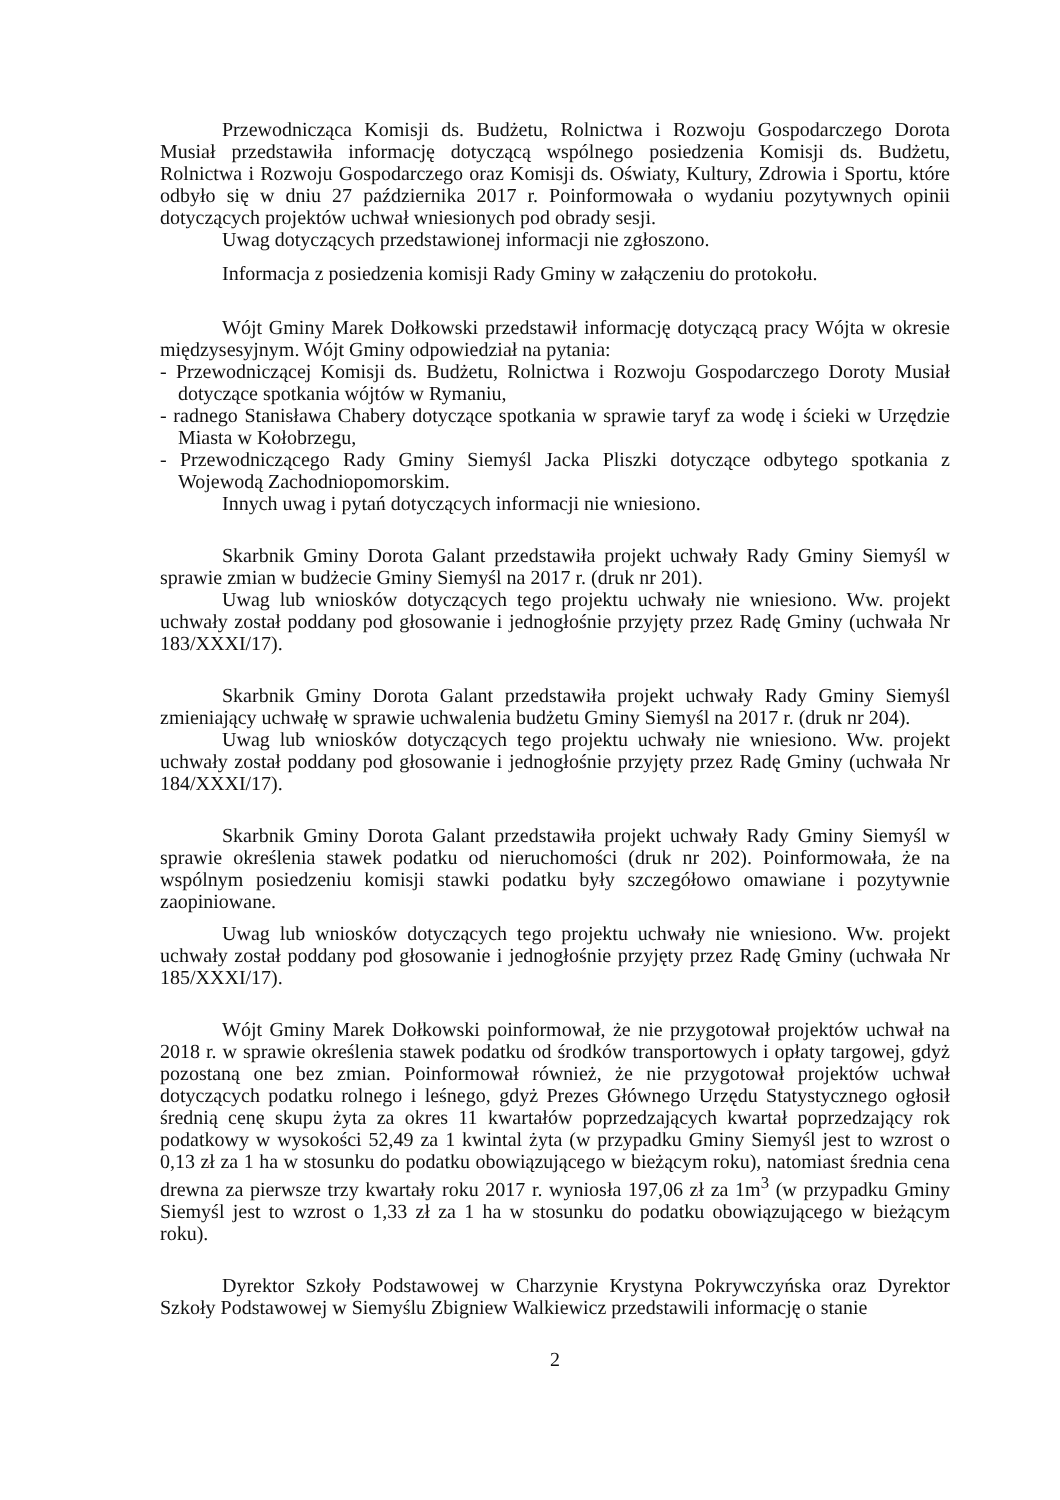Przewodnicząca Komisji ds. Budżetu, Rolnictwa i Rozwoju Gospodarczego Dorota Musiał przedstawiła informację dotyczącą wspólnego posiedzenia Komisji ds. Budżetu, Rolnictwa i Rozwoju Gospodarczego oraz Komisji ds. Oświaty, Kultury, Zdrowia i Sportu, które odbyło się w dniu 27 października 2017 r. Poinformowała o wydaniu pozytywnych opinii dotyczących projektów uchwał wniesionych pod obrady sesji.
Uwag dotyczących przedstawionej informacji nie zgłoszono.
Informacja z posiedzenia komisji Rady Gminy w załączeniu do protokołu.
Wójt Gminy Marek Dołkowski przedstawił informację dotyczącą pracy Wójta w okresie międzysesyjnym. Wójt Gminy odpowiedział na pytania:
- Przewodniczącej Komisji ds. Budżetu, Rolnictwa i Rozwoju Gospodarczego Doroty Musiał dotyczące spotkania wójtów w Rymaniu,
- radnego Stanisława Chabery dotyczące spotkania w sprawie taryf za wodę i ścieki w Urzędzie Miasta w Kołobrzegu,
- Przewodniczącego Rady Gminy Siemyśl Jacka Pliszki dotyczące odbytego spotkania z Wojewodą Zachodniopomorskim.
Innych uwag i pytań dotyczących informacji nie wniesiono.
Skarbnik Gminy Dorota Galant przedstawiła projekt uchwały Rady Gminy Siemyśl w sprawie zmian w budżecie Gminy Siemyśl na 2017 r. (druk nr 201).
Uwag lub wniosków dotyczących tego projektu uchwały nie wniesiono. Ww. projekt uchwały został poddany pod głosowanie i jednogłośnie przyjęty przez Radę Gminy (uchwała Nr 183/XXXI/17).
Skarbnik Gminy Dorota Galant przedstawiła projekt uchwały Rady Gminy Siemyśl zmieniający uchwałę w sprawie uchwalenia budżetu Gminy Siemyśl na 2017 r. (druk nr 204).
Uwag lub wniosków dotyczących tego projektu uchwały nie wniesiono. Ww. projekt uchwały został poddany pod głosowanie i jednogłośnie przyjęty przez Radę Gminy (uchwała Nr 184/XXXI/17).
Skarbnik Gminy Dorota Galant przedstawiła projekt uchwały Rady Gminy Siemyśl w sprawie określenia stawek podatku od nieruchomości (druk nr 202). Poinformowała, że na wspólnym posiedzeniu komisji stawki podatku były szczegółowo omawiane i pozytywnie zaopiniowane.
Uwag lub wniosków dotyczących tego projektu uchwały nie wniesiono. Ww. projekt uchwały został poddany pod głosowanie i jednogłośnie przyjęty przez Radę Gminy (uchwała Nr 185/XXXI/17).
Wójt Gminy Marek Dołkowski poinformował, że nie przygotował projektów uchwał na 2018 r. w sprawie określenia stawek podatku od środków transportowych i opłaty targowej, gdyż pozostaną one bez zmian. Poinformował również, że nie przygotował projektów uchwał dotyczących podatku rolnego i leśnego, gdyż Prezes Głównego Urzędu Statystycznego ogłosił średnią cenę skupu żyta za okres 11 kwartałów poprzedzających kwartał poprzedzający rok podatkowy w wysokości 52,49 za 1 kwintal żyta (w przypadku Gminy Siemyśl jest to wzrost o 0,13 zł za 1 ha w stosunku do podatku obowiązującego w bieżącym roku), natomiast średnia cena drewna za pierwsze trzy kwartały roku 2017 r. wyniosła 197,06 zł za 1m<sup>3</sup> (w przypadku Gminy Siemyśl jest to wzrost o 1,33 zł za 1 ha w stosunku do podatku obowiązującego w bieżącym roku).
Dyrektor Szkoły Podstawowej w Charzynie Krystyna Pokrywczyńska oraz Dyrektor Szkoły Podstawowej w Siemyślu Zbigniew Walkiewicz przedstawili informację o stanie
2